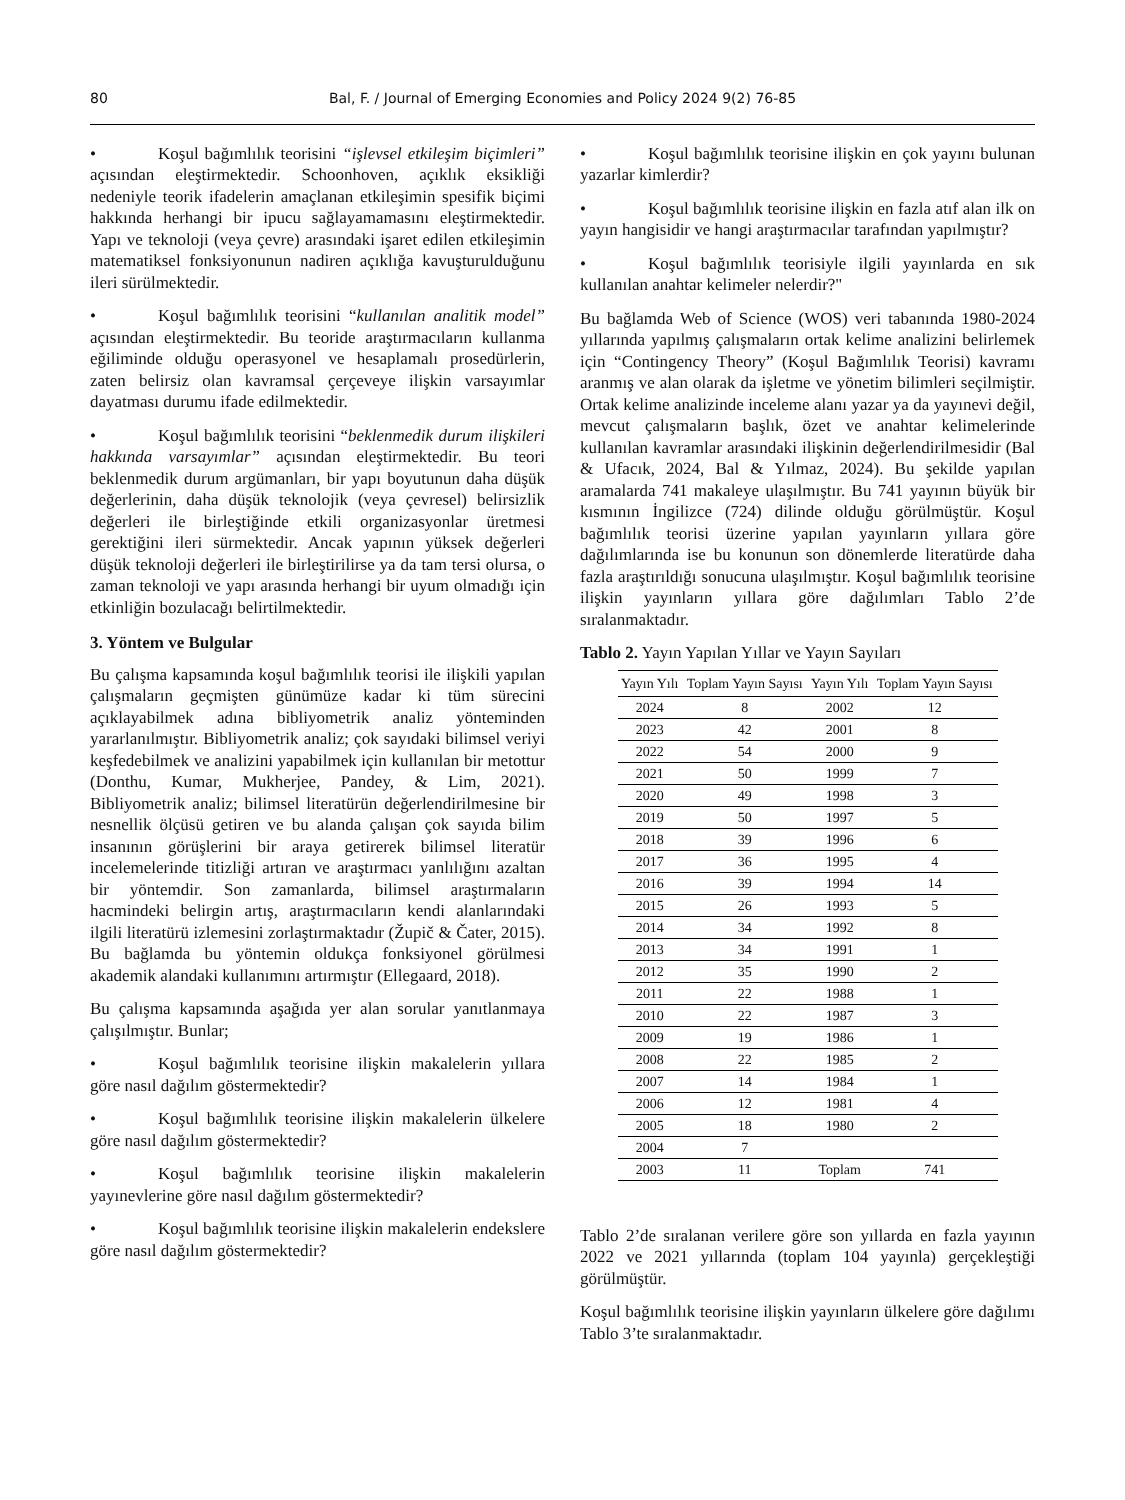80 Bal, F. / Journal of Emerging Economies and Policy 2024 9(2) 76-85
• Koşul bağımlılık teorisini “işlevsel etkileşim biçimleri” açısından eleştirmektedir. Schoonhoven, açıklık eksikliği nedeniyle teorik ifadelerin amaçlanan etkileşimin spesifik biçimi hakkında herhangi bir ipucu sağlayamamasını eleştirmektedir. Yapı ve teknoloji (veya çevre) arasındaki işaret edilen etkileşimin matematiksel fonksiyonunun nadiren açıklığa kavuşturulduğunu ileri sürülmektedir.
• Koşul bağımlılık teorisini “kullanılan analitik model” açısından eleştirmektedir. Bu teoride araştırmacıların kullanma eğiliminde olduğu operasyonel ve hesaplamalı prosedürlerin, zaten belirsiz olan kavramsal çerçeveye ilişkin varsayımlar dayatması durumu ifade edilmektedir.
• Koşul bağımlılık teorisini “beklenmedik durum ilişkileri hakkında varsayımlar” açısından eleştirmektedir. Bu teori beklenmedik durum argümanları, bir yapı boyutunun daha düşük değerlerinin, daha düşük teknolojik (veya çevresel) belirsizlik değerleri ile birleştiğinde etkili organizasyonlar üretmesi gerektiğini ileri sürmektedir. Ancak yapının yüksek değerleri düşük teknoloji değerleri ile birleştirilirse ya da tam tersi olursa, o zaman teknoloji ve yapı arasında herhangi bir uyum olmadığı için etkinliğin bozulacağı belirtilmektedir.
3. Yöntem ve Bulgular
Bu çalışma kapsamında koşul bağımlılık teorisi ile ilişkili yapılan çalışmaların geçmişten günümüze kadar ki tüm sürecini açıklayabilmek adına bibliyometrik analiz yönteminden yararlanılmıştır. Bibliyometrik analiz; çok sayıdaki bilimsel veriyi keşfedebilmek ve analizini yapabilmek için kullanılan bir metottur (Donthu, Kumar, Mukherjee, Pandey, & Lim, 2021). Bibliyometrik analiz; bilimsel literatürün değerlendirilmesine bir nesnellik ölçüsü getiren ve bu alanda çalışan çok sayıda bilim insanının görüşlerini bir araya getirerek bilimsel literatür incelemelerinde titizliği artıran ve araştırmacı yanlılığını azaltan bir yöntemdir. Son zamanlarda, bilimsel araştırmaların hacmindeki belirgin artış, araştırmacıların kendi alanlarındaki ilgili literatürü izlemesini zorlaştırmaktadır (Župič & Čater, 2015). Bu bağlamda bu yöntemin oldukça fonksiyonel görülmesi akademik alandaki kullanımını artırmıştır (Ellegaard, 2018).
Bu çalışma kapsamında aşağıda yer alan sorular yanıtlanmaya çalışılmıştır. Bunlar;
• Koşul bağımlılık teorisine ilişkin makalelerin yıllara göre nasıl dağılım göstermektedir?
• Koşul bağımlılık teorisine ilişkin makalelerin ülkelere göre nasıl dağılım göstermektedir?
• Koşul bağımlılık teorisine ilişkin makalelerin yayınevlerine göre nasıl dağılım göstermektedir?
• Koşul bağımlılık teorisine ilişkin makalelerin endekslere göre nasıl dağılım göstermektedir?
• Koşul bağımlılık teorisine ilişkin en çok yayını bulunan yazarlar kimlerdir?
• Koşul bağımlılık teorisine ilişkin en fazla atıf alan ilk on yayın hangisidir ve hangi araştırmacılar tarafından yapılmıştır?
• Koşul bağımlılık teorisiyle ilgili yayınlarda en sık kullanılan anahtar kelimeler nelerdir?"
Bu bağlamda Web of Science (WOS) veri tabanında 1980-2024 yıllarında yapılmış çalışmaların ortak kelime analizini belirlemek için “Contingency Theory” (Koşul Bağımlılık Teorisi) kavramı aranmış ve alan olarak da işletme ve yönetim bilimleri seçilmiştir. Ortak kelime analizinde inceleme alanı yazar ya da yayınevi değil, mevcut çalışmaların başlık, özet ve anahtar kelimelerinde kullanılan kavramlar arasındaki ilişkinin değerlendirilmesidir (Bal & Ufacık, 2024, Bal & Yılmaz, 2024). Bu şekilde yapılan aramalarda 741 makaleye ulaşılmıştır. Bu 741 yayının büyük bir kısmının İngilizce (724) dilinde olduğu görülmüştür. Koşul bağımlılık teorisi üzerine yapılan yayınların yıllara göre dağılımlarında ise bu konunun son dönemlerde literatürde daha fazla araştırıldığı sonucuna ulaşılmıştır. Koşul bağımlılık teorisine ilişkin yayınların yıllara göre dağılımları Tablo 2’de sıralanmaktadır.
Tablo 2. Yayın Yapılan Yıllar ve Yayın Sayıları
| Yayın Yılı | Toplam Yayın Sayısı | Yayın Yılı | Toplam Yayın Sayısı |
| --- | --- | --- | --- |
| 2024 | 8 | 2002 | 12 |
| 2023 | 42 | 2001 | 8 |
| 2022 | 54 | 2000 | 9 |
| 2021 | 50 | 1999 | 7 |
| 2020 | 49 | 1998 | 3 |
| 2019 | 50 | 1997 | 5 |
| 2018 | 39 | 1996 | 6 |
| 2017 | 36 | 1995 | 4 |
| 2016 | 39 | 1994 | 14 |
| 2015 | 26 | 1993 | 5 |
| 2014 | 34 | 1992 | 8 |
| 2013 | 34 | 1991 | 1 |
| 2012 | 35 | 1990 | 2 |
| 2011 | 22 | 1988 | 1 |
| 2010 | 22 | 1987 | 3 |
| 2009 | 19 | 1986 | 1 |
| 2008 | 22 | 1985 | 2 |
| 2007 | 14 | 1984 | 1 |
| 2006 | 12 | 1981 | 4 |
| 2005 | 18 | 1980 | 2 |
| 2004 | 7 | | |
| 2003 | 11 | Toplam | 741 |
Tablo 2’de sıralanan verilere göre son yıllarda en fazla yayının 2022 ve 2021 yıllarında (toplam 104 yayınla) gerçekleştiği görülmüştür.
Koşul bağımlılık teorisine ilişkin yayınların ülkelere göre dağılımı Tablo 3’te sıralanmaktadır.